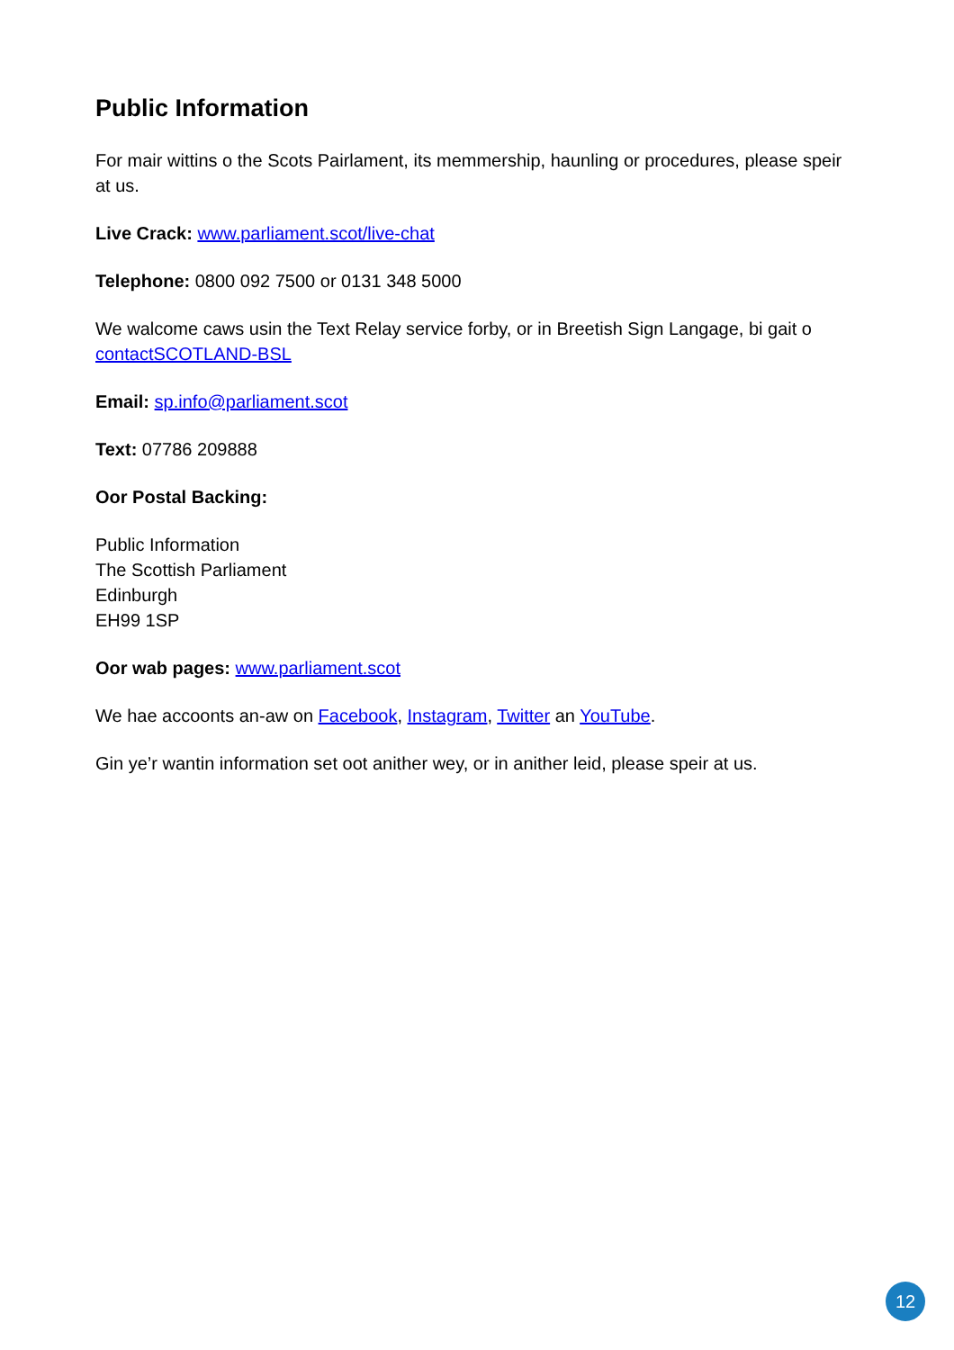Public Information
For mair wittins o the Scots Pairlament, its memmership, haunling or procedures, please speir at us.
Live Crack: www.parliament.scot/live-chat
Telephone: 0800 092 7500 or 0131 348 5000
We walcome caws usin the Text Relay service forby, or in Breetish Sign Langage, bi gait o contactSCOTLAND-BSL
Email: sp.info@parliament.scot
Text: 07786 209888
Oor Postal Backing:
Public Information
The Scottish Parliament
Edinburgh
EH99 1SP
Oor wab pages: www.parliament.scot
We hae accoonts an-aw on Facebook, Instagram, Twitter an YouTube.
Gin ye’r wantin information set oot anither wey, or in anither leid, please speir at us.
12